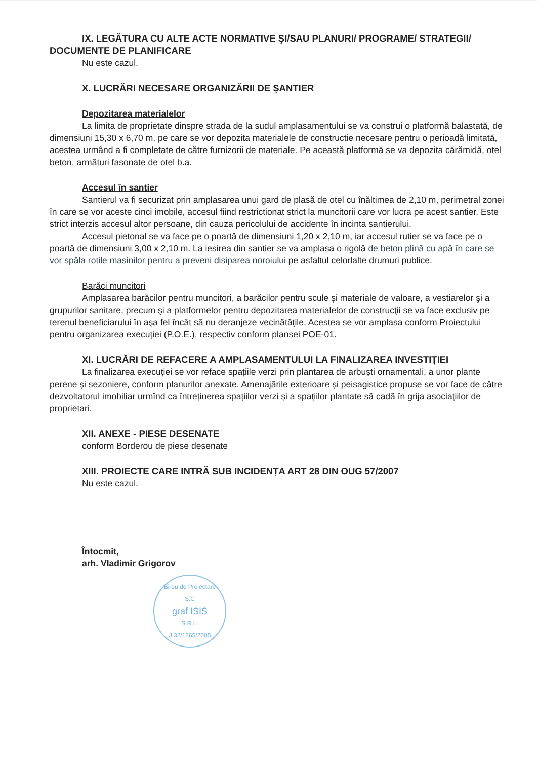IX. LEGĂTURA CU ALTE ACTE NORMATIVE ŞI/SAU PLANURI/ PROGRAME/ STRATEGII/ DOCUMENTE DE PLANIFICARE
Nu este cazul.
X. LUCRĂRI NECESARE ORGANIZĂRII DE ȘANTIER
Depozitarea materialelor
La limita de proprietate dinspre strada de la sudul amplasamentului se va construi o platformă balastată, de dimensiuni 15,30 x 6,70 m, pe care se vor depozita materialele de constructie necesare pentru o perioadă limitată, acestea urmând a fi completate de către furnizorii de materiale. Pe această platformă se va depozita cărămidă, otel beton, armături fasonate de otel b.a.
Accesul în santier
Santierul va fi securizat prin amplasarea unui gard de plasă de otel cu înăltimea de 2,10 m, perimetral zonei în care se vor aceste cinci imobile, accesul fiind restrictionat strict la muncitorii care vor lucra pe acest santier. Este strict interzis accesul altor persoane, din cauza pericolului de accidente în incinta santierului.
Accesul pietonal se va face pe o poartă de dimensiuni 1,20 x 2,10 m, iar accesul rutier se va face pe o poartă de dimensiuni 3,00 x 2,10 m. La iesirea din santier se va amplasa o rigolă de beton plină cu apă în care se vor spăla rotile masinilor pentru a preveni disiparea noroiului pe asfaltul celorlalte drumuri publice.
Barăci muncitori
Amplasarea barăcilor pentru muncitori, a barăcilor pentru scule şi materiale de valoare, a vestiarelor şi a grupurilor sanitare, precum şi a platformelor pentru depozitarea materialelor de construcţii se va face exclusiv pe terenul beneficiarului în aşa fel încât să nu deranjeze vecinătăţile. Acestea se vor amplasa conform Proiectului pentru organizarea execuției (P.O.E.), respectiv conform plansei POE-01.
XI. LUCRĂRI DE REFACERE A AMPLASAMENTULUI LA FINALIZAREA INVESTIȚIEI
La finalizarea execuției se vor reface spațiile verzi prin plantarea de arbuști ornamentali, a unor plante perene și sezoniere, conform planurilor anexate. Amenajările exterioare și peisagistice propuse se vor face de către dezvoltatorul imobiliar urmînd ca întreținerea spațiilor verzi și a spațiilor plantate să cadă în grija asociațiilor de proprietari.
XII. ANEXE - PIESE DESENATE
conform Borderou de piese desenate
XIII. PROIECTE CARE INTRĂ SUB INCIDENȚA ART 28 DIN OUG 57/2007
Nu este cazul.
Întocmit,
arh. Vladimir Grigorov
Birou de Proiectare
S.C
graf ISIS
S.R.L.
J 32/1265/2005